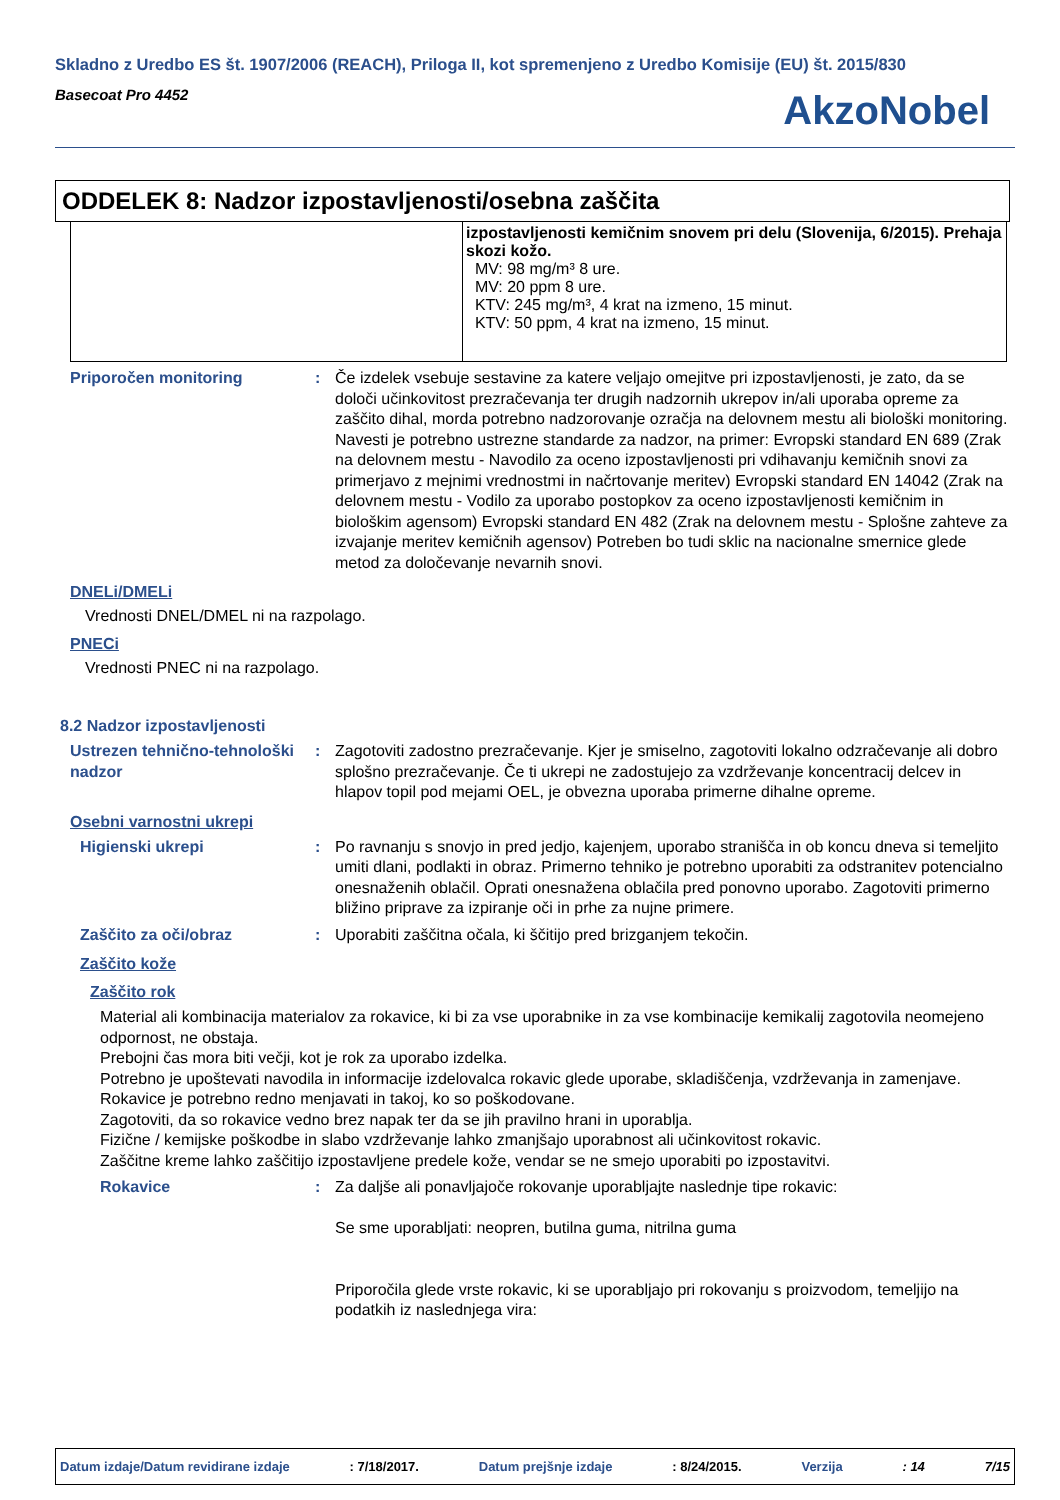Skladno z Uredbo ES št. 1907/2006 (REACH), Priloga II, kot spremenjeno z Uredbo Komisije (EU) št. 2015/830
Basecoat Pro 4452
AkzoNobel
ODDELEK 8: Nadzor izpostavljenosti/osebna zaščita
| | izpostavljenosti kemičnim snovem pri delu (Slovenija, 6/2015). Prehaja skozi kožo. MV: 98 mg/m³ 8 ure. MV: 20 ppm 8 ure. KTV: 245 mg/m³, 4 krat na izmeno, 15 minut. KTV: 50 ppm, 4 krat na izmeno, 15 minut. |
Priporočen monitoring : Če izdelek vsebuje sestavine za katere veljajo omejitve pri izpostavljenosti, je zato, da se določi učinkovitost prezračevanja ter drugih nadzornih ukrepov in/ali uporaba opreme za zaščito dihal, morda potrebno nadzorovanje ozračja na delovnem mestu ali biološki monitoring. Navesti je potrebno ustrezne standarde za nadzor, na primer: Evropski standard EN 689 (Zrak na delovnem mestu - Navodilo za oceno izpostavljenosti pri vdihavanju kemičnih snovi za primerjavo z mejnimi vrednostmi in načrtovanje meritev) Evropski standard EN 14042 (Zrak na delovnem mestu - Vodilo za uporabo postopkov za oceno izpostavljenosti kemičnim in biološkim agensom) Evropski standard EN 482 (Zrak na delovnem mestu - Splošne zahteve za izvajanje meritev kemičnih agensov) Potreben bo tudi sklic na nacionalne smernice glede metod za določevanje nevarnih snovi.
DNELi/DMELi
Vrednosti DNEL/DMEL ni na razpolago.
PNECi
Vrednosti PNEC ni na razpolago.
8.2 Nadzor izpostavljenosti
Ustrezen tehnično-tehnološki nadzor
: Zagotoviti zadostno prezračevanje. Kjer je smiselno, zagotoviti lokalno odzračevanje ali dobro splošno prezračevanje. Če ti ukrepi ne zadostujejo za vzdrževanje koncentracij delcev in hlapov topil pod mejami OEL, je obvezna uporaba primerne dihalne opreme.
Osebni varnostni ukrepi
Higienski ukrepi : Po ravnanju s snovjo in pred jedjo, kajenjem, uporabo stranišča in ob koncu dneva si temeljito umiti dlani, podlakti in obraz. Primerno tehniko je potrebno uporabiti za odstranitev potencialno onesnaženih oblačil. Oprati onesnažena oblačila pred ponovno uporabo. Zagotoviti primerno bližino priprave za izpiranje oči in prhe za nujne primere.
Zaščito za oči/obraz : Uporabiti zaščitna očala, ki ščitijo pred brizganjem tekočin.
Zaščito kože
Zaščito rok
Material ali kombinacija materialov za rokavice, ki bi za vse uporabnike in za vse kombinacije kemikalij zagotovila neomejeno odpornost, ne obstaja.
Prebojni čas mora biti večji, kot je rok za uporabo izdelka.
Potrebno je upoštevati navodila in informacije izdelovalca rokavic glede uporabe, skladiščenja, vzdrževanja in zamenjave.
Rokavice je potrebno redno menjavati in takoj, ko so poškodovane.
Zagotoviti, da so rokavice vedno brez napak ter da se jih pravilno hrani in uporablja.
Fizične / kemijske poškodbe in slabo vzdrževanje lahko zmanjšajo uporabnost ali učinkovitost rokavic.
Zaščitne kreme lahko zaščitijo izpostavljene predele kože, vendar se ne smejo uporabiti po izpostavitvi.
Rokavice : Za daljše ali ponavljajoče rokovanje uporabljajte naslednje tipe rokavic:
Se sme uporabljati: neopren, butilna guma, nitrilna guma
Priporočila glede vrste rokavic, ki se uporabljajo pri rokovanju s proizvodom, temeljijo na podatkih iz naslednjega vira:
Datum izdaje/Datum revidirane izdaje: 7/18/2017. Datum prejšnje izdaje: 8/24/2015. Verzija: 14 7/15